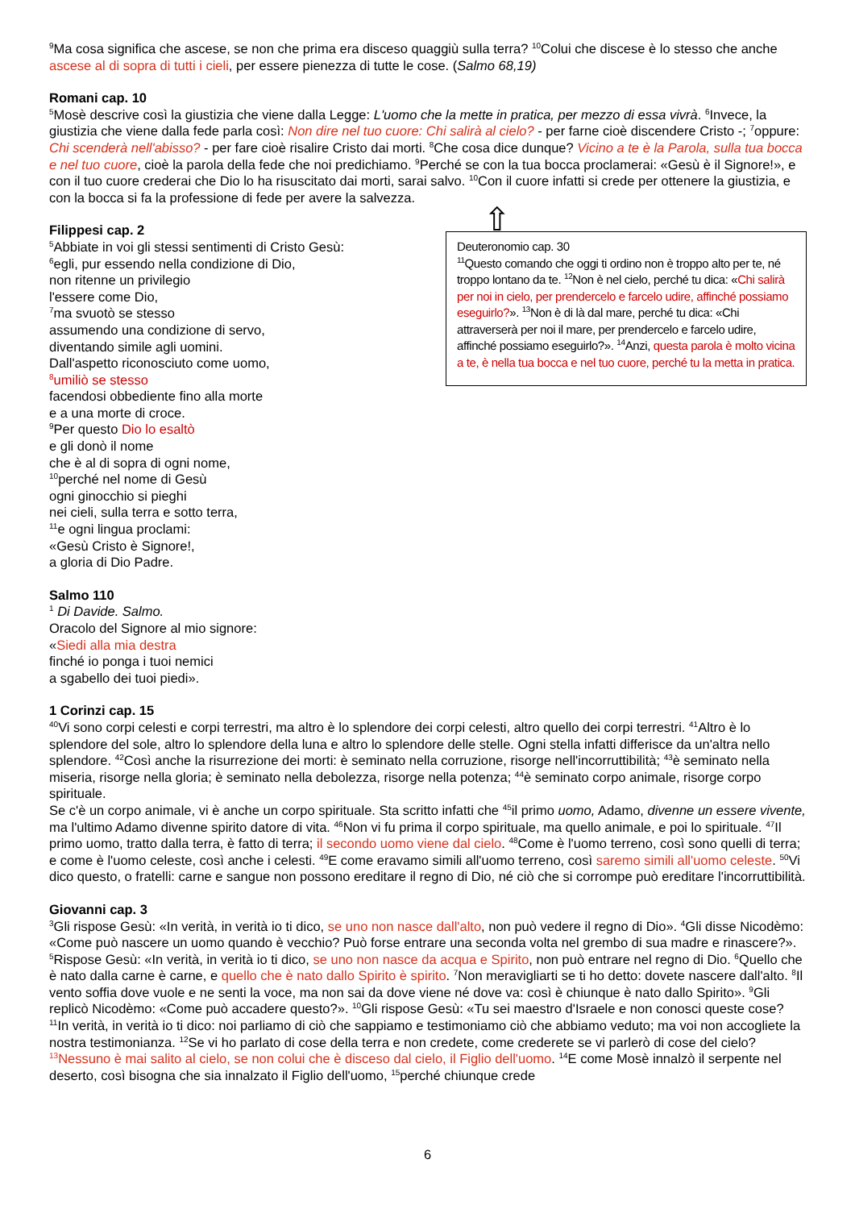<sup>9</sup> Ma cosa significa che ascese, se non che prima era disceso quaggiù sulla terra? <sup>10</sup>Colui che discese è lo stesso che anche ascese al di sopra di tutti i cieli, per essere pienezza di tutte le cose. (Salmo 68,19)
Romani cap. 10
<sup>5</sup> Mosè descrive così la giustizia che viene dalla Legge: L'uomo che la mette in pratica, per mezzo di essa vivrà. <sup>6</sup>Invece, la giustizia che viene dalla fede parla così: Non dire nel tuo cuore: Chi salirà al cielo? - per farne cioè discendere Cristo -; <sup>7</sup>oppure: Chi scenderà nell'abisso? - per fare cioè risalire Cristo dai morti. <sup>8</sup>Che cosa dice dunque? Vicino a te è la Parola, sulla tua bocca e nel tuo cuore, cioè la parola della fede che noi predichiamo. <sup>9</sup>Perché se con la tua bocca proclamerai: «Gesù è il Signore!», e con il tuo cuore crederai che Dio lo ha risuscitato dai morti, sarai salvo. <sup>10</sup>Con il cuore infatti si crede per ottenere la giustizia, e con la bocca si fa la professione di fede per avere la salvezza.
Deuteronomio cap. 30
<sup>11</sup> Questo comando che oggi ti ordino non è troppo alto per te, né troppo lontano da te. <sup>12</sup>Non è nel cielo, perché tu dica: «Chi salirà per noi in cielo, per prendercelo e farcelo udire, affinché possiamo eseguirlo?». <sup>13</sup>Non è di là dal mare, perché tu dica: «Chi attraverserà per noi il mare, per prendercelo e farcelo udire, affinché possiamo eseguirlo?». <sup>14</sup>Anzi, questa parola è molto vicina a te, è nella tua bocca e nel tuo cuore, perché tu la metta in pratica.
Filippesi cap. 2
<sup>5</sup> Abbiate in voi gli stessi sentimenti di Cristo Gesù:
<sup>6</sup> egli, pur essendo nella condizione di Dio,
non ritenne un privilegio
l'essere come Dio,
<sup>7</sup> ma svuotò se stesso
assumendo una condizione di servo,
diventando simile agli uomini.
Dall'aspetto riconosciuto come uomo,
<sup>8</sup> umiliò se stesso
facendosi obbediente fino alla morte
e a una morte di croce.
<sup>9</sup> Per questo Dio lo esaltò
e gli donò il nome
che è al di sopra di ogni nome,
<sup>10</sup> perché nel nome di Gesù
ogni ginocchio si pieghi
nei cieli, sulla terra e sotto terra,
<sup>11</sup> e ogni lingua proclami:
«Gesù Cristo è Signore!,
a gloria di Dio Padre.
Salmo 110
<sup>1</sup> Di Davide. Salmo.
Oracolo del Signore al mio signore:
«Siedi alla mia destra
finché io ponga i tuoi nemici
a sgabello dei tuoi piedi».
1 Corinzi cap. 15
<sup>40</sup> Vi sono corpi celesti e corpi terrestri, ma altro è lo splendore dei corpi celesti, altro quello dei corpi terrestri. <sup>41</sup>Altro è lo splendore del sole, altro lo splendore della luna e altro lo splendore delle stelle. Ogni stella infatti differisce da un'altra nello splendore. <sup>42</sup>Così anche la risurrezione dei morti: è seminato nella corruzione, risorge nell'incorruttibilità; <sup>43</sup>è seminato nella miseria, risorge nella gloria; è seminato nella debolezza, risorge nella potenza; <sup>44</sup>è seminato corpo animale, risorge corpo spirituale.
Se c'è un corpo animale, vi è anche un corpo spirituale. Sta scritto infatti che <sup>45</sup>il primo uomo, Adamo, divenne un essere vivente, ma l'ultimo Adamo divenne spirito datore di vita. <sup>46</sup>Non vi fu prima il corpo spirituale, ma quello animale, e poi lo spirituale. <sup>47</sup>Il primo uomo, tratto dalla terra, è fatto di terra; il secondo uomo viene dal cielo. <sup>48</sup>Come è l'uomo terreno, così sono quelli di terra; e come è l'uomo celeste, così anche i celesti. <sup>49</sup>E come eravamo simili all'uomo terreno, così saremo simili all'uomo celeste. <sup>50</sup>Vi dico questo, o fratelli: carne e sangue non possono ereditare il regno di Dio, né ciò che si corrompe può ereditare l'incorruttibilità.
Giovanni cap. 3
<sup>3</sup> Gli rispose Gesù: «In verità, in verità io ti dico, se uno non nasce dall'alto, non può vedere il regno di Dio». <sup>4</sup>Gli disse Nicodèmo: «Come può nascere un uomo quando è vecchio? Può forse entrare una seconda volta nel grembo di sua madre e rinascere?». <sup>5</sup>Rispose Gesù: «In verità, in verità io ti dico, se uno non nasce da acqua e Spirito, non può entrare nel regno di Dio. <sup>6</sup>Quello che è nato dalla carne è carne, e quello che è nato dallo Spirito è spirito. <sup>7</sup>Non meravigliarti se ti ho detto: dovete nascere dall'alto. <sup>8</sup>Il vento soffia dove vuole e ne senti la voce, ma non sai da dove viene né dove va: così è chiunque è nato dallo Spirito». <sup>9</sup>Gli replicò Nicodèmo: «Come può accadere questo?». <sup>10</sup>Gli rispose Gesù: «Tu sei maestro d'Israele e non conosci queste cose? <sup>11</sup>In verità, in verità io ti dico: noi parliamo di ciò che sappiamo e testimoniamo ciò che abbiamo veduto; ma voi non accogliete la nostra testimonianza. <sup>12</sup>Se vi ho parlato di cose della terra e non credete, come crederete se vi parlerò di cose del cielo? <sup>13</sup>Nessuno è mai salito al cielo, se non colui che è disceso dal cielo, il Figlio dell'uomo. <sup>14</sup>E come Mosè innalzò il serpente nel deserto, così bisogna che sia innalzato il Figlio dell'uomo, <sup>15</sup>perché chiunque crede
⇧
6